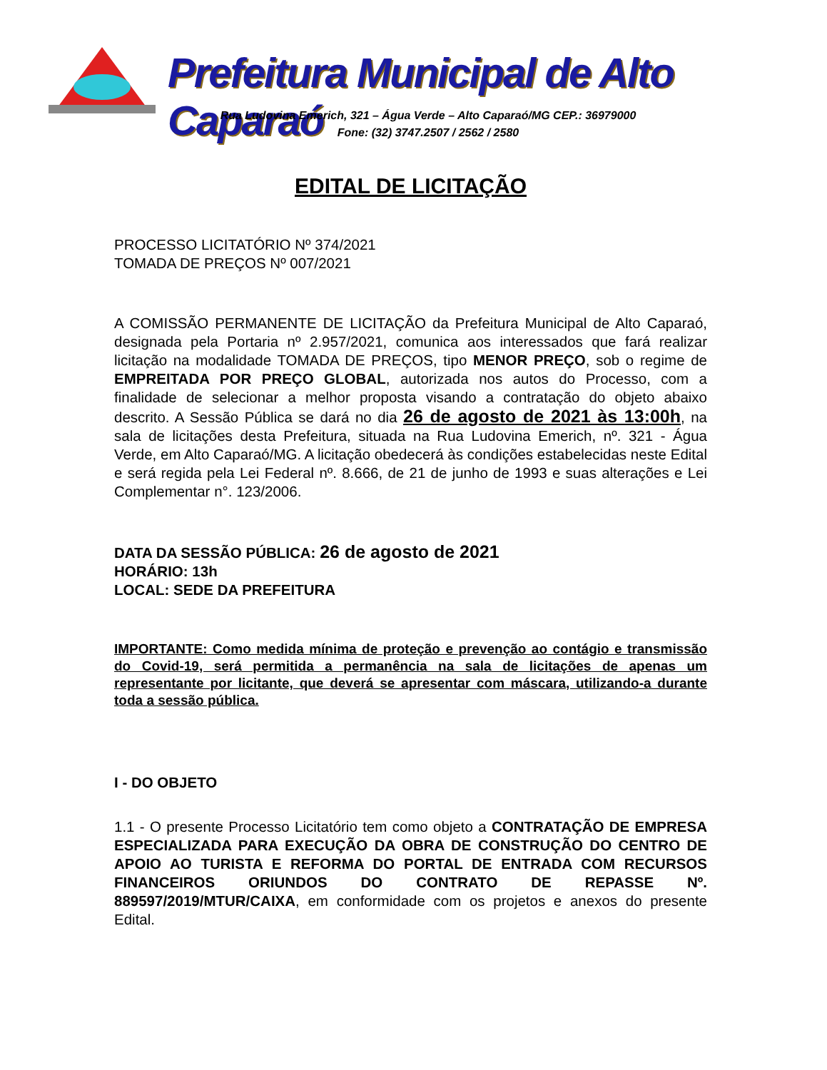Prefeitura Municipal de Alto Caparaó
Rua Ludovina Emerich, 321 – Água Verde – Alto Caparaó/MG CEP.: 36979000
Fone: (32) 3747.2507 / 2562 / 2580
EDITAL DE LICITAÇÃO
PROCESSO LICITATÓRIO Nº 374/2021
TOMADA DE PREÇOS Nº 007/2021
A COMISSÃO PERMANENTE DE LICITAÇÃO da Prefeitura Municipal de Alto Caparaó, designada pela Portaria nº 2.957/2021, comunica aos interessados que fará realizar licitação na modalidade TOMADA DE PREÇOS, tipo MENOR PREÇO, sob o regime de EMPREITADA POR PREÇO GLOBAL, autorizada nos autos do Processo, com a finalidade de selecionar a melhor proposta visando a contratação do objeto abaixo descrito. A Sessão Pública se dará no dia 26 de agosto de 2021 às 13:00h, na sala de licitações desta Prefeitura, situada na Rua Ludovina Emerich, nº. 321 - Água Verde, em Alto Caparaó/MG. A licitação obedecerá às condições estabelecidas neste Edital e será regida pela Lei Federal nº. 8.666, de 21 de junho de 1993 e suas alterações e Lei Complementar n°. 123/2006.
DATA DA SESSÃO PÚBLICA: 26 de agosto de 2021
HORÁRIO: 13h
LOCAL: SEDE DA PREFEITURA
IMPORTANTE: Como medida mínima de proteção e prevenção ao contágio e transmissão do Covid-19, será permitida a permanência na sala de licitações de apenas um representante por licitante, que deverá se apresentar com máscara, utilizando-a durante toda a sessão pública.
I - DO OBJETO
1.1 - O presente Processo Licitatório tem como objeto a CONTRATAÇÃO DE EMPRESA ESPECIALIZADA PARA EXECUÇÃO DA OBRA DE CONSTRUÇÃO DO CENTRO DE APOIO AO TURISTA E REFORMA DO PORTAL DE ENTRADA COM RECURSOS FINANCEIROS ORIUNDOS DO CONTRATO DE REPASSE Nº. 889597/2019/MTUR/CAIXA, em conformidade com os projetos e anexos do presente Edital.